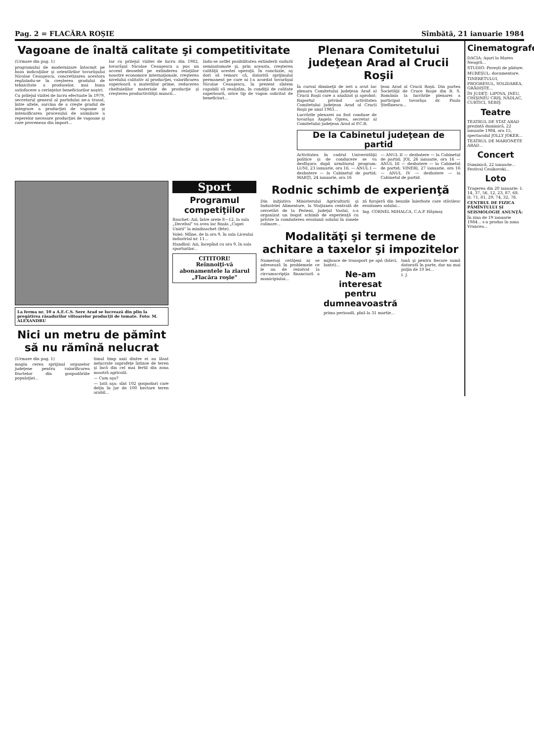Pag. 2 = FLACĂRA ROŞIE Sîmbătă, 21 ianuarie 1984
Vagoane de înaltă calitate şi competitivitate
(Urmare din pag. 1)
programului de modernizare întocmit pe baza indicaţiilor şi orientărilor tovarăşului Nicolae Ceauşescu, concretizarea acestora regăsindu-se în creşterea gradului de tehnicitate a produselor, mai buna satisfacere a cerinţelor beneficiarilor noştri.
Cu prilejul vizitei de lucru efectuate în 1979, secretarul general al partidului ne-a trasat, între altele, sarcina de a creşte gradul de integrare a producţiei de vagoane şi intensificarea procesului de asimilare a reperelor necesare producţiei de vagoane şi care proveneau din import...
Iar cu prilejul vizitei de lucru din 1982, tovarăşul Nicolae Ceauşescu a pus un accent deosebit pe extinderea relaţiilor noastre economice internaţionale, creşterea nivelului calitativ al producţiei, valorificarea superioară a materiilor prime, reducerea cheltuielilor materiale de producţie şi creşterea productivităţii muncii...
Indu-se astfel posibilitatea extinderii sudurii semiautomate şi, prin aceasta, creşterea calităţii acestei operaţii. În concluzie, aş dori să remarc că, datorită sprijinului permanent pe care ni l-a acordat tovarăşul Nicolae Ceauşescu, în prezent sîntem capabili să realizăm, în condiţii de calitate superioară, orice tip de vagon solicitat de beneficiari...
Plenara Comitetului judeţean Arad al Crucii Roşii
În cursul dimineţii de ieri a avut loc plenara Comitetului judeţean Arad al Crucii Roşii care a analizat şi aprobat: Raportul privind activitatea Comitetului judeţean Arad al Crucii Roşii pe anul 1983...
Lucrările plenarei au fost conduse de tovarăşa Angela Oprea, secretar al Comitetului judeţean Arad al P.C.R.
ţean Arad al Crucii Roşii. Din partea Societăţii de Cruce Roşie din R. S. România la lucrările plenarei a participat tovarăşa dr. Paula Ştefănescu...
De la Cabinetul judeţean de partid
Activitatea în cadrul Universităţii politice şi de conducere se va desfăşura după următorul program: LUNI, 23 ianuarie, ora 16, — ANUL I — dezbatere — la Cabinetul de partid; MARŢI, 24 ianuarie, ora 16
— ANUL II — dezbatere — la Cabinetul de partid; JOI, 26 ianuarie, ora 16 — ANUL III — dezbatere — la Cabinetul de partid; VINERI, 27 ianuarie, ora 16 — ANUL IV — dezbatere — la Cabinetul de partid.
La ferma nr. 10 a A.E.C.S. Sere Arad se lucrează din plin la pregătirea răsadurilor viitoarelor producţii de tomate. Foto: M. ALEXANDRU
Nici un metru de pămînt să nu rămînă nelucrat
(Urmare din pag. 1)
magiu cerea sprijinul organelor judeţene pentru valorificarea fructelor din gospodăriile populaţiei...
timul timp unii dintre ei au lăsat nelucrate suprafeţe întinse de teren şi încă din cel mai fertil din zona noastră agricolă.
— Cum aşa?
— Iată aşa: sînt 102 gospodari care deţin în jur de 100 hectare teren arabil...
Sport
Programul competiţiilor
Baschet: Azi, între orele 8—12, la sala „Decebal" va avea loc finala „Cupei Unirii" la minibaschet (fete).
Volei: Mîine, de la ora 9, în sala Liceului industrial nr. 11...
Handbal: Azi, începînd cu ora 9, în sala sporturilor...
CITITORI!
Reînnoiţi-vă abonamentele la ziarul „Flacăra roşie"
Rodnic schimb de experienţă
Din iniţiativa Ministerului Agriculturii şi Industriei Alimentare, la Staţiunea centrală de cercetări de la Perieni, judeţul Vaslui, s-a organizat un bogat schimb de experienţă cu privire la combaterea eroziunii solului în zonele colinare...
ză furajeră din benzile înierbate care stăvilesc eroziunea solului...
Ing. CORNEL MIHALCA, C.A.P. Hăşmaş
Modalităţi şi termene de achitare a taxelor şi impozitelor
Numeroşi cetăţeni ni se adresează în problemele ce le au de rezolvat la circumscripţia financiară a municipiului...
mijloace de transport pe apă (bărci, luntri)...
Ne-am interesat pentru dumneavoastră
prima perioadă, pînă la 31 martie...
lună şi pentru fiecare sumă datorată în parte, dar nu mai puţin de 10 lei...
I. J.
Cinematografe
DACIA: Aşuri la Marea Neagră...
STUDIO: Poveşti de pădure.
MUREŞUL: documentare.
TINERETULUI, PROGRESUL, SOLIDAREA, GRĂDIŞTE...
ÎN JUDEŢ: LIPOVA, INEU, CHIŞINEU CRIŞ, NĂDLAC, CURTICI, SEBIŞ
Teatre
TEATRUL DE STAT ARAD prezintă duminică, 22 ianuarie 1984, ora 15, spectacolul JOLLY JOKER...
TEATRUL DE MARIONETE ARAD...
Concert
Duminică, 22 ianuarie... Festival Ceaikovski...
Loto
Tragerea din 20 ianuarie: I: 14, 37, 56, 12, 23, 87, 68. II: 71, 81, 29, 74, 32, 76.
CENTRUL DE FIZICA PĂMÎNTULUI ŞI SEISMOLOGIE ANUNŢĂ:
În ziua de 19 ianuarie 1984... s-a produs în zona Vrancea...